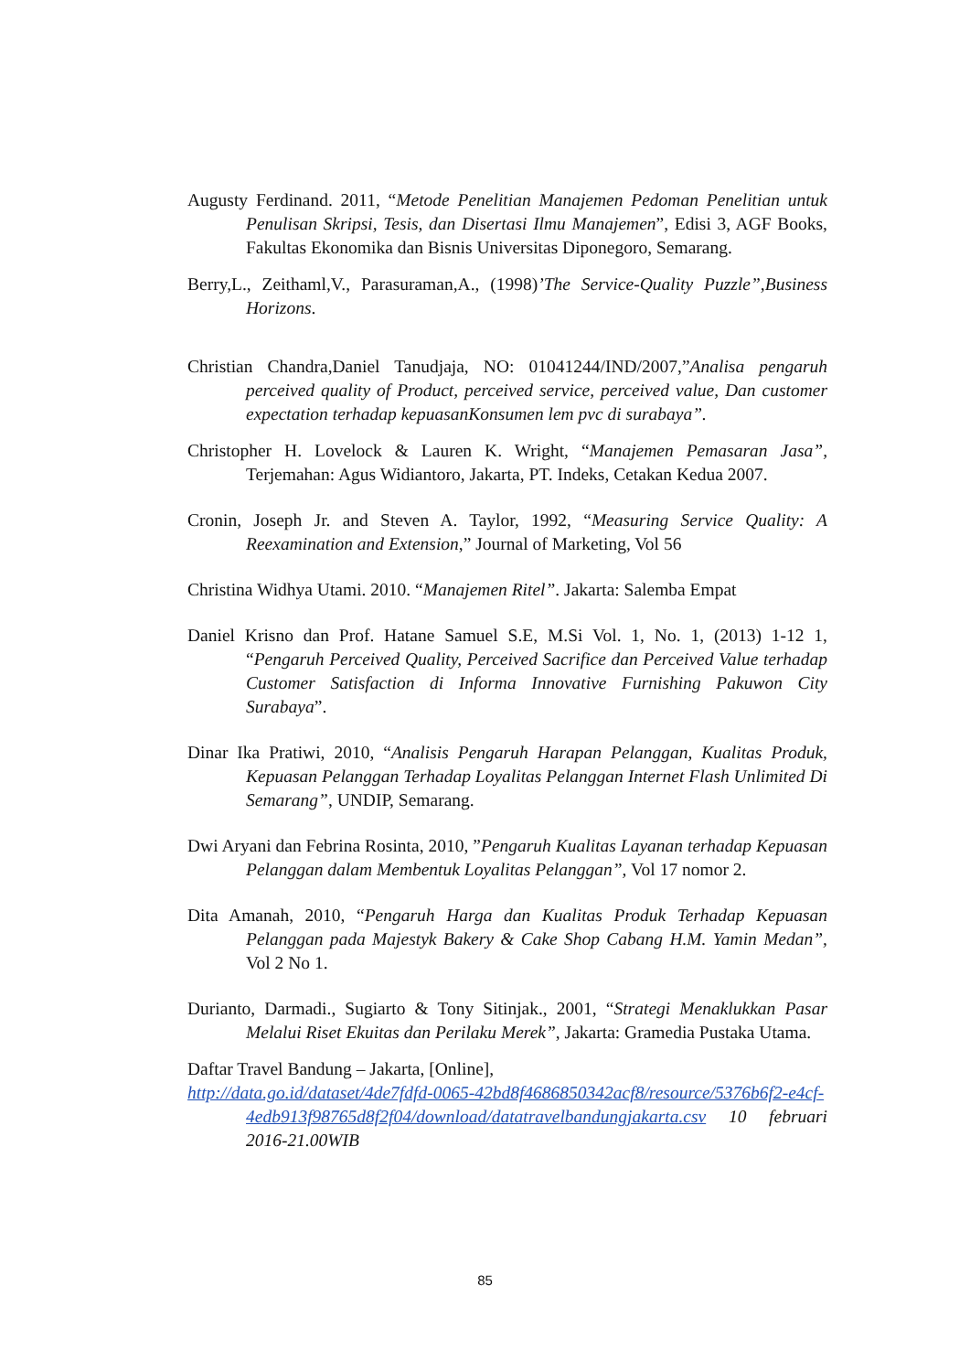Augusty Ferdinand. 2011, “Metode Penelitian Manajemen Pedoman Penelitian untuk Penulisan Skripsi, Tesis, dan Disertasi Ilmu Manajemen”, Edisi 3, AGF Books, Fakultas Ekonomika dan Bisnis Universitas Diponegoro, Semarang.
Berry,L., Zeithaml,V., Parasuraman,A., (1998)’The Service-Quality Puzzle”,Business Horizons.
Christian Chandra,Daniel Tanudjaja, NO: 01041244/IND/2007,”Analisa pengaruh perceived quality of Product, perceived service, perceived value, Dan customer expectation terhadap kepuasanKonsumen lem pvc di surabaya”.
Christopher H. Lovelock & Lauren K. Wright, “Manajemen Pemasaran Jasa”, Terjemahan: Agus Widiantoro, Jakarta, PT. Indeks, Cetakan Kedua 2007.
Cronin, Joseph Jr. and Steven A. Taylor, 1992, “Measuring Service Quality: A Reexamination and Extension,” Journal of Marketing, Vol 56
Christina Widhya Utami. 2010. “Manajemen Ritel”. Jakarta: Salemba Empat
Daniel Krisno dan Prof. Hatane Samuel S.E, M.Si Vol. 1, No. 1, (2013) 1-12 1, “Pengaruh Perceived Quality, Perceived Sacrifice dan Perceived Value terhadap Customer Satisfaction di Informa Innovative Furnishing Pakuwon City Surabaya”.
Dinar Ika Pratiwi, 2010, “Analisis Pengaruh Harapan Pelanggan, Kualitas Produk, Kepuasan Pelanggan Terhadap Loyalitas Pelanggan Internet Flash Unlimited Di Semarang”, UNDIP, Semarang.
Dwi Aryani dan Febrina Rosinta, 2010, ”Pengaruh Kualitas Layanan terhadap Kepuasan Pelanggan dalam Membentuk Loyalitas Pelanggan”, Vol 17 nomor 2.
Dita Amanah, 2010, “Pengaruh Harga dan Kualitas Produk Terhadap Kepuasan Pelanggan pada Majestyk Bakery & Cake Shop Cabang H.M. Yamin Medan”, Vol 2 No 1.
Durianto, Darmadi., Sugiarto & Tony Sitinjak., 2001, “Strategi Menaklukkan Pasar Melalui Riset Ekuitas dan Perilaku Merek”, Jakarta: Gramedia Pustaka Utama.
Daftar Travel Bandung – Jakarta, [Online],
http://data.go.id/dataset/4de7fdfd-0065-42bd8f4686850342acf8/resource/5376b6f2-e4cf-4edb913f98765d8f2f04/download/datatravelbandungjakarta.csv 10 februari 2016-21.00WIB
85